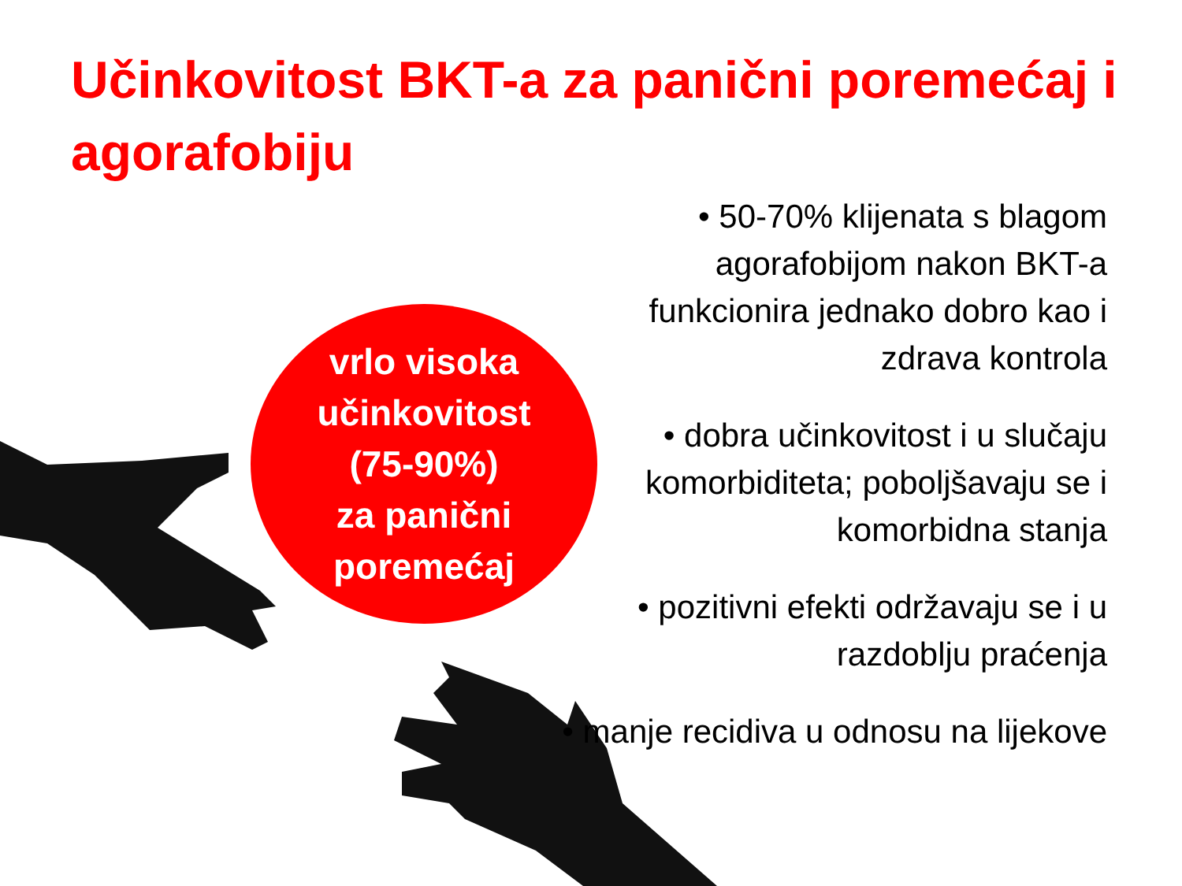Učinkovitost BKT-a za panični poremećaj i agorafobiju
vrlo visoka
učinkovitost
(75-90%)
za panični
poremećaj
• 50-70% klijenata s blagom agorafobijom nakon BKT-a funkcionira jednako dobro kao i zdrava kontrola
• dobra učinkovitost i u slučaju komorbiditeta; poboljšavaju se i komorbidna stanja
• pozitivni efekti održavaju se i u razdoblju praćenja
• manje recidiva u odnosu na lijekove